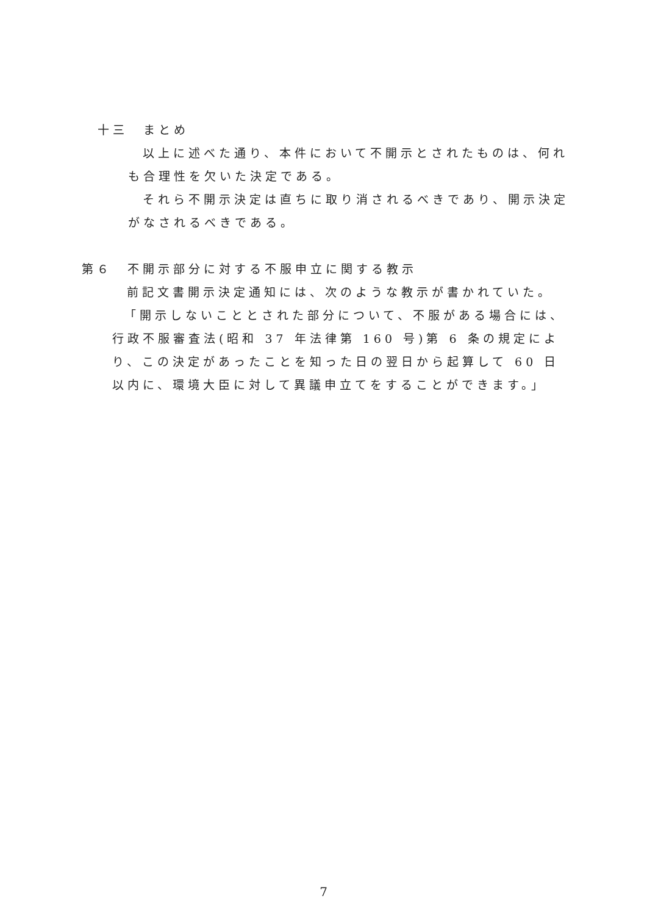十三　まとめ
以上に述べた通り、本件において不開示とされたものは、何れも合理性を欠いた決定である。
それら不開示決定は直ちに取り消されるべきであり、開示決定がなされるべきである。
第６　不開示部分に対する不服申立に関する教示
前記文書開示決定通知には、次のような教示が書かれていた。
「開示しないこととされた部分について、不服がある場合には、行政不服審査法(昭和 37 年法律第 160 号)第 6 条の規定により、この決定があったことを知った日の翌日から起算して 60 日以内に、環境大臣に対して異議申立てをすることができます。」
7